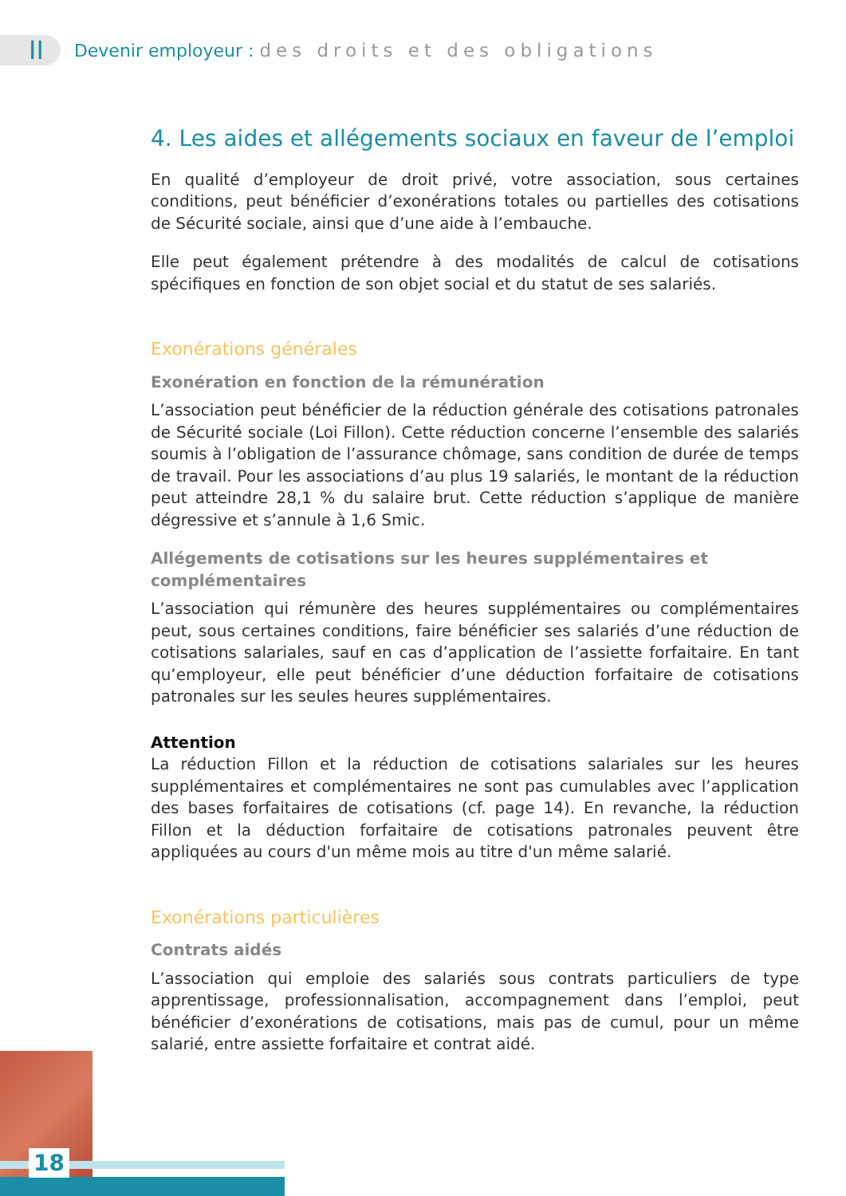II
Devenir employeur : des droits et des obligations
4. Les aides et allégements sociaux en faveur de l’emploi
En qualité d’employeur de droit privé, votre association, sous certaines conditions, peut bénéficier d’exonérations totales ou partielles des cotisations de Sécurité sociale, ainsi que d’une aide à l’embauche.
Elle peut également prétendre à des modalités de calcul de cotisations spécifiques en fonction de son objet social et du statut de ses salariés.
Exonérations générales
Exonération en fonction de la rémunération
L’association peut bénéficier de la réduction générale des cotisations patronales de Sécurité sociale (Loi Fillon). Cette réduction concerne l’ensemble des salariés soumis à l’obligation de l’assurance chômage, sans condition de durée de temps de travail. Pour les associations d’au plus 19 salariés, le montant de la réduction peut atteindre 28,1 % du salaire brut. Cette réduction s’applique de manière dégressive et s’annule à 1,6 Smic.
Allégements de cotisations sur les heures supplémentaires et complémentaires
L’association qui rémunère des heures supplémentaires ou complémentaires peut, sous certaines conditions, faire bénéficier ses salariés d’une réduction de cotisations salariales, sauf en cas d’application de l’assiette forfaitaire. En tant qu’employeur, elle peut bénéficier d’une déduction forfaitaire de cotisations patronales sur les seules heures supplémentaires.
Attention
La réduction Fillon et la réduction de cotisations salariales sur les heures supplémentaires et complémentaires ne sont pas cumulables avec l’application des bases forfaitaires de cotisations (cf. page 14). En revanche, la réduction Fillon et la déduction forfaitaire de cotisations patronales peuvent être appliquées au cours d'un même mois au titre d'un même salarié.
Exonérations particulières
Contrats aidés
L’association qui emploie des salariés sous contrats particuliers de type apprentissage, professionnalisation, accompagnement dans l’emploi, peut bénéficier d’exonérations de cotisations, mais pas de cumul, pour un même salarié, entre assiette forfaitaire et contrat aidé.
18